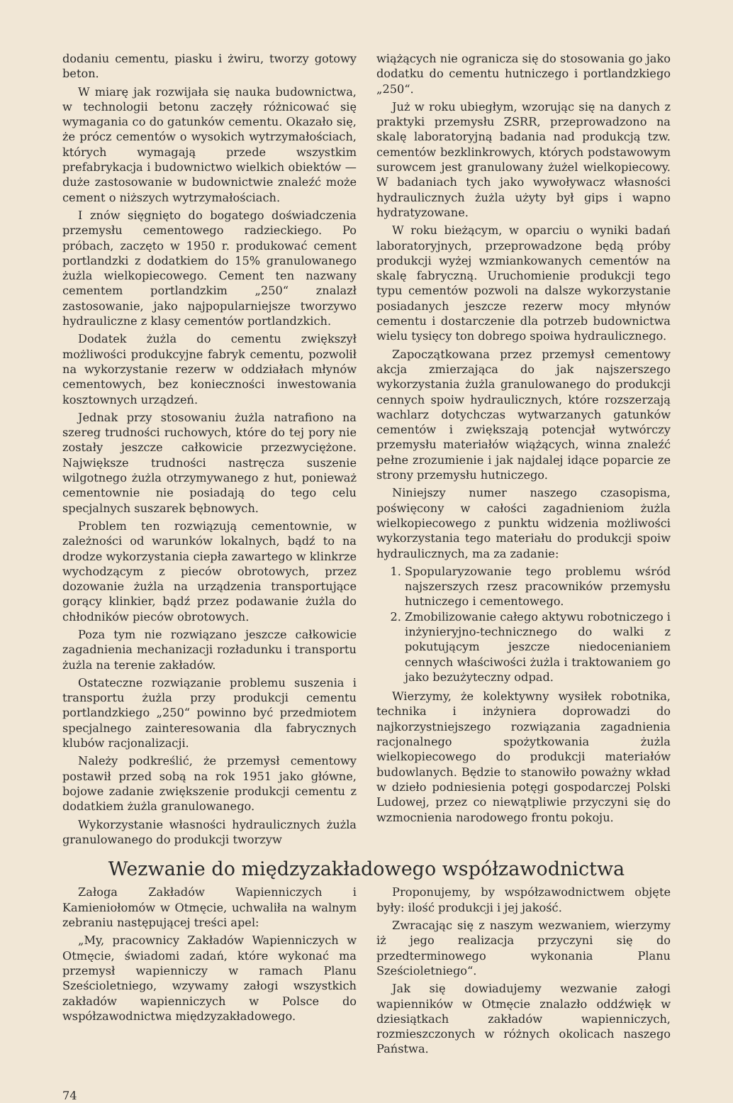dodaniu cementu, piasku i żwiru, tworzy gotowy beton.
W miarę jak rozwijała się nauka budownictwa, w technologii betonu zaczęły różnicować się wymagania co do gatunków cementu. Okazało się, że prócz cementów o wysokich wytrzymałościach, których wymagają przede wszystkim prefabrykacja i budownictwo wielkich obiektów — duże zastosowanie w budownictwie znaleźć może cement o niższych wytrzymałościach.
I znów sięgnięto do bogatego doświadczenia przemysłu cementowego radzieckiego. Po próbach, zaczęto w 1950 r. produkować cement portlandzki z dodatkiem do 15% granulowanego żużla wielkopiecowego. Cement ten nazwany cementem portlandzkim „250“ znalazł zastosowanie, jako najpopularniejsze tworzywo hydrauliczne z klasy cementów portlandzkich.
Dodatek żużla do cementu zwiększył możliwości produkcyjne fabryk cementu, pozwolił na wykorzystanie rezerw w oddziałach młynów cementowych, bez konieczności inwestowania kosztownych urządzeń.
Jednak przy stosowaniu żużla natrafiono na szereg trudności ruchowych, które do tej pory nie zostały jeszcze całkowicie przezwyciężone. Największe trudności nastręcza suszenie wilgotnego żużla otrzymywanego z hut, ponieważ cementownie nie posiadają do tego celu specjalnych suszarek bębnowych.
Problem ten rozwiązują cementownie, w zależności od warunków lokalnych, bądź to na drodze wykorzystania ciepła zawartego w klinkrze wychodzącym z pieców obrotowych, przez dozowanie żużla na urządzenia transportujące gorący klinkier, bądź przez podawanie żużla do chłodników pieców obrotowych.
Poza tym nie rozwiązano jeszcze całkowicie zagadnienia mechanizacji rozładunku i transportu żużla na terenie zakładów.
Ostateczne rozwiązanie problemu suszenia i transportu żużla przy produkcji cementu portlandzkiego „250“ powinno być przedmiotem specjalnego zainteresowania dla fabrycznych klubów racjonalizacji.
Należy podkreślić, że przemysł cementowy postawił przed sobą na rok 1951 jako główne, bojowe zadanie zwiększenie produkcji cementu z dodatkiem żużla granulowanego.
Wykorzystanie własności hydraulicznych żużla granulowanego do produkcji tworzyw
wiążących nie ogranicza się do stosowania go jako dodatku do cementu hutniczego i portlandzkiego „250“.
Już w roku ubiegłym, wzorując się na danych z praktyki przemysłu ZSRR, przeprowadzono na skalę laboratoryjną badania nad produkcją tzw. cementów bezklinkrowych, których podstawowym surowcem jest granulowany żużel wielkopiecowy. W badaniach tych jako wywoływacz własności hydraulicznych żużla użyty był gips i wapno hydratyzowane.
W roku bieżącym, w oparciu o wyniki badań laboratoryjnych, przeprowadzone będą próby produkcji wyżej wzmiankowanych cementów na skalę fabryczną. Uruchomienie produkcji tego typu cementów pozwoli na dalsze wykorzystanie posiadanych jeszcze rezerw mocy młynów cementu i dostarczenie dla potrzeb budownictwa wielu tysięcy ton dobrego spoiwa hydraulicznego.
Zapoczątkowana przez przemysł cementowy akcja zmierzająca do jak najszerszego wykorzystania żużla granulowanego do produkcji cennych spoiw hydraulicznych, które rozszerzają wachlarz dotychczas wytwarzanych gatunków cementów i zwiększają potencjał wytwórczy przemysłu materiałów wiążących, winna znaleźć pełne zrozumienie i jak najdalej idące poparcie ze strony przemysłu hutniczego.
Niniejszy numer naszego czasopisma, poświęcony w całości zagadnieniom żużla wielkopiecowego z punktu widzenia możliwości wykorzystania tego materiału do produkcji spoiw hydraulicznych, ma za zadanie:
1. Spopularyzowanie tego problemu wśród najszerszych rzesz pracowników przemysłu hutniczego i cementowego.
2. Zmobilizowanie całego aktywu robotniczego i inżynieryjno-technicznego do walki z pokutującym jeszcze niedocenianiem cennych właściwości żużla i traktowaniem go jako bezużyteczny odpad.
Wierzymy, że kolektywny wysiłek robotnika, technika i inżyniera doprowadzi do najkorzystniejszego rozwiązania zagadnienia racjonalnego spożytkowania żużla wielkopiecowego do produkcji materiałów budowlanych. Będzie to stanowiło poważny wkład w dzieło podniesienia potęgi gospodarczej Polski Ludowej, przez co niewątpliwie przyczyni się do wzmocnienia narodowego frontu pokoju.
Wezwanie do międzyzakładowego współzawodnictwa
Załoga Zakładów Wapienniczych i Kamieniołomów w Otmęcie, uchwaliła na walnym zebraniu następującej treści apel:
„My, pracownicy Zakładów Wapienniczych w Otmęcie, świadomi zadań, które wykonać ma przemysł wapienniczy w ramach Planu Sześcioletniego, wzywamy załogi wszystkich zakładów wapienniczych w Polsce do współzawodnictwa międzyzakładowego.
Proponujemy, by współzawodnictwem objęte były: ilość produkcji i jej jakość.
Zwracając się z naszym wezwaniem, wierzymy iż jego realizacja przyczyni się do przedterminowego wykonania Planu Sześcioletniego“.
Jak się dowiadujemy wezwanie załogi wapienników w Otmęcie znalazło oddźwięk w dziesiątkach zakładów wapienniczych, rozmieszczonych w różnych okolicach naszego Państwa.
74